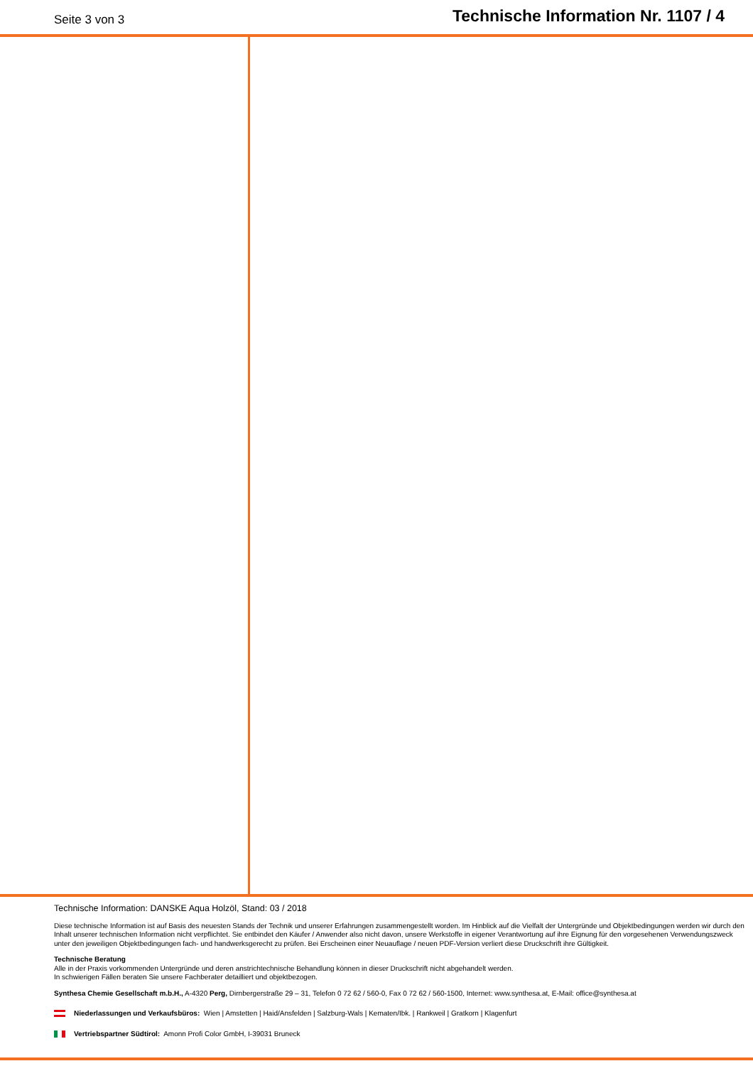Seite 3 von 3
Technische Information Nr. 1107 / 4
Technische Information: DANSKE Aqua Holzöl, Stand: 03 / 2018
Diese technische Information ist auf Basis des neuesten Stands der Technik und unserer Erfahrungen zusammengestellt worden. Im Hinblick auf die Vielfalt der Untergründe und Objektbedingungen werden wir durch den Inhalt unserer technischen Information nicht verpflichtet. Sie entbindet den Käufer / Anwender also nicht davon, unsere Werkstoffe in eigener Verantwortung auf ihre Eignung für den vorgesehenen Verwendungszweck unter den jeweiligen Objektbedingungen fach- und handwerksgerecht zu prüfen. Bei Erscheinen einer Neuauflage / neuen PDF-Version verliert diese Druckschrift ihre Gültigkeit.
Technische Beratung
Alle in der Praxis vorkommenden Untergründe und deren anstrichtechnische Behandlung können in dieser Druckschrift nicht abgehandelt werden.
In schwierigen Fällen beraten Sie unsere Fachberater detailliert und objektbezogen.
Synthesa Chemie Gesellschaft m.b.H., A-4320 Perg, Dirnbergerstraße 29 – 31, Telefon 0 72 62 / 560-0, Fax 0 72 62 / 560-1500, Internet: www.synthesa.at, E-Mail: office@synthesa.at
Niederlassungen und Verkaufsbüros: Wien | Amstetten | Haid/Ansfelden | Salzburg-Wals | Kematen/Ibk. | Rankweil | Gratkorn | Klagenfurt
Vertriebspartner Südtirol: Amonn Profi Color GmbH, I-39031 Bruneck